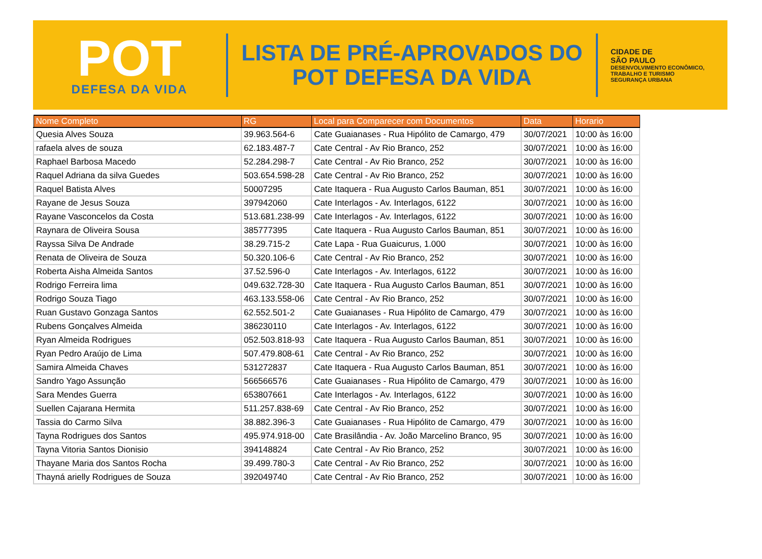POT
DEFESA DA VIDA
LISTA DE PRÉ-APROVADOS DO
POT DEFESA DA VIDA
CIDADE DE
SÃO PAULO
DESENVOLVIMENTO ECONÔMICO, TRABALHO E TURISMO
SEGURANÇA URBANA
| Nome Completo | RG | Local para Comparecer com Documentos | Data | Horario |
| --- | --- | --- | --- | --- |
| Quesia Alves Souza | 39.963.564-6 | Cate Guaianases - Rua Hipólito de Camargo, 479 | 30/07/2021 | 10:00 às 16:00 |
| rafaela alves de souza | 62.183.487-7 | Cate Central - Av Rio Branco, 252 | 30/07/2021 | 10:00 às 16:00 |
| Raphael Barbosa Macedo | 52.284.298-7 | Cate Central - Av Rio Branco, 252 | 30/07/2021 | 10:00 às 16:00 |
| Raquel Adriana da silva Guedes | 503.654.598-28 | Cate Central - Av Rio Branco, 252 | 30/07/2021 | 10:00 às 16:00 |
| Raquel Batista Alves | 50007295 | Cate Itaquera - Rua Augusto Carlos Bauman, 851 | 30/07/2021 | 10:00 às 16:00 |
| Rayane de Jesus Souza | 397942060 | Cate Interlagos - Av. Interlagos, 6122 | 30/07/2021 | 10:00 às 16:00 |
| Rayane Vasconcelos da Costa | 513.681.238-99 | Cate Interlagos - Av. Interlagos, 6122 | 30/07/2021 | 10:00 às 16:00 |
| Raynara de Oliveira Sousa | 385777395 | Cate Itaquera - Rua Augusto Carlos Bauman, 851 | 30/07/2021 | 10:00 às 16:00 |
| Rayssa Silva De Andrade | 38.29.715-2 | Cate Lapa - Rua Guaicurus, 1.000 | 30/07/2021 | 10:00 às 16:00 |
| Renata de Oliveira de Souza | 50.320.106-6 | Cate Central - Av Rio Branco, 252 | 30/07/2021 | 10:00 às 16:00 |
| Roberta Aisha Almeida Santos | 37.52.596-0 | Cate Interlagos - Av. Interlagos, 6122 | 30/07/2021 | 10:00 às 16:00 |
| Rodrigo Ferreira lima | 049.632.728-30 | Cate Itaquera - Rua Augusto Carlos Bauman, 851 | 30/07/2021 | 10:00 às 16:00 |
| Rodrigo Souza Tiago | 463.133.558-06 | Cate Central - Av Rio Branco, 252 | 30/07/2021 | 10:00 às 16:00 |
| Ruan Gustavo Gonzaga Santos | 62.552.501-2 | Cate Guaianases - Rua Hipólito de Camargo, 479 | 30/07/2021 | 10:00 às 16:00 |
| Rubens Gonçalves Almeida | 386230110 | Cate Interlagos - Av. Interlagos, 6122 | 30/07/2021 | 10:00 às 16:00 |
| Ryan Almeida Rodrigues | 052.503.818-93 | Cate Itaquera - Rua Augusto Carlos Bauman, 851 | 30/07/2021 | 10:00 às 16:00 |
| Ryan Pedro Araújo de Lima | 507.479.808-61 | Cate Central - Av Rio Branco, 252 | 30/07/2021 | 10:00 às 16:00 |
| Samira Almeida Chaves | 531272837 | Cate Itaquera - Rua Augusto Carlos Bauman, 851 | 30/07/2021 | 10:00 às 16:00 |
| Sandro Yago Assunção | 566566576 | Cate Guaianases - Rua Hipólito de Camargo, 479 | 30/07/2021 | 10:00 às 16:00 |
| Sara Mendes Guerra | 653807661 | Cate Interlagos - Av. Interlagos, 6122 | 30/07/2021 | 10:00 às 16:00 |
| Suellen Cajarana Hermita | 511.257.838-69 | Cate Central - Av Rio Branco, 252 | 30/07/2021 | 10:00 às 16:00 |
| Tassia do Carmo Silva | 38.882.396-3 | Cate Guaianases - Rua Hipólito de Camargo, 479 | 30/07/2021 | 10:00 às 16:00 |
| Tayna Rodrigues dos Santos | 495.974.918-00 | Cate Brasilândia - Av. João Marcelino Branco, 95 | 30/07/2021 | 10:00 às 16:00 |
| Tayna Vitoria Santos Dionisio | 394148824 | Cate Central - Av Rio Branco, 252 | 30/07/2021 | 10:00 às 16:00 |
| Thayane Maria dos Santos Rocha | 39.499.780-3 | Cate Central - Av Rio Branco, 252 | 30/07/2021 | 10:00 às 16:00 |
| Thayná arielly Rodrigues de Souza | 392049740 | Cate Central - Av Rio Branco, 252 | 30/07/2021 | 10:00 às 16:00 |